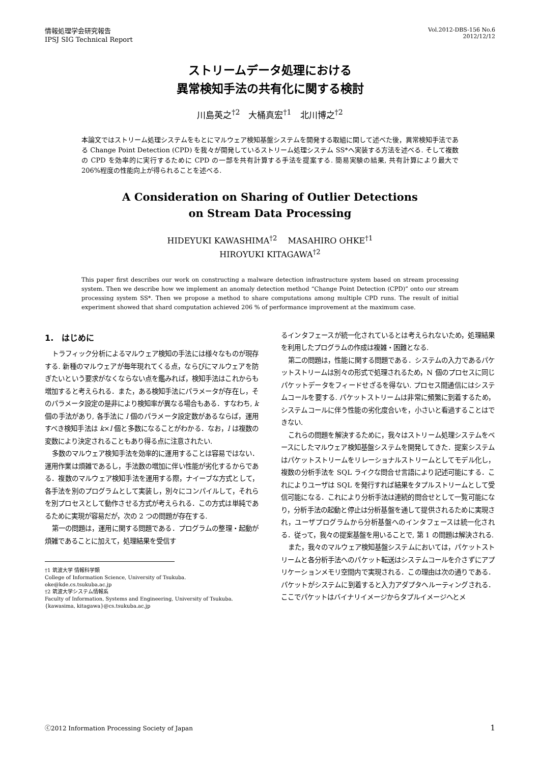情報処理学会研究報告
IPSJ SIG Technical Report
Vol.2012-DBS-156 No.6
2012/12/12
ストリームデータ処理における
異常検知手法の共有化に関する検討
川島英之<sup>†2</sup>　大桶真宏<sup>†1</sup>　北川博之<sup>†2</sup>
本論文ではストリーム処理システムをもとにマルウェア検知基盤システムを開発する取組に関して述べた後，異常検知手法である Change Point Detection (CPD) を我々が開発しているストリーム処理システム SS*へ実装する方法を述べる. そして複数の CPD を効率的に実行するために CPD の一部を共有計算する手法を提案する. 簡易実験の結果, 共有計算により最大で 206%程度の性能向上が得られることを述べる.
A Consideration on Sharing of Outlier Detections
on Stream Data Processing
HIDEYUKI KAWASHIMA<sup>†2</sup>　 MASAHIRO OHKE<sup>†1</sup>
HIROYUKI KITAGAWA<sup>†2</sup>
This paper first describes our work on constructing a malware detection infrastructure system based on stream processing system. Then we describe how we implement an anomaly detection method “Change Point Detection (CPD)” onto our stream processing system SS*. Then we propose a method to share computations among multiple CPD runs. The result of initial experiment showed that shard computation achieved 206 % of performance improvement at the maximum case.
1.　はじめに
トラフィック分析によるマルウェア検知の手法には様々なものが現存する. 新種のマルウェアが毎年現れてくる点，ならびにマルウェアを防ぎたいという要求がなくならない点を鑑みれば，検知手法はこれからも増加すると考えられる．また，ある検知手法にパラメータが存在し，そのパラメータ設定の是非により検知率が異なる場合もある．すなわち, k 個の手法があり, 各手法に l 個のパラメータ設定数があるならば，運用すべき検知手法は k×l 個と多数になることがわかる．なお，l は複数の変数により決定されることもあり得る点に注意されたい.
多数のマルウェア検知手法を効率的に運用することは容易ではない．運用作業は煩雑であるし，手法数の増加に伴い性能が劣化するからである．複数のマルウェア検知手法を運用する際，ナイーブな方式として，各手法を別のプログラムとして実装し，別々にコンパイルして，それらを別プロセスとして動作させる方式が考えられる．この方式は単純であるために実現が容易だが，次の 2 つの問題が存在する.
第一の問題は，運用に関する問題である．プログラムの整理・起動が煩雑であることに加えて，処理結果を受信す
†1 筑波大学 情報科学類
College of Information Science, University of Tsukuba.
oke@kde.cs.tsukuba.ac.jp
†2 筑波大学システム情報系
Faculty of Information, Systems and Engineering, University of Tsukuba.
{kawasima, kitagawa}@cs.tsukuba.ac.jp
るインタフェースが統一化されているとは考えられないため，処理結果を利用したプログラムの作成は複雑・困難となる.
第二の問題は，性能に関する問題である．システムの入力であるパケットストリームは別々の形式で処理されるため，N 個のプロセスに同じパケットデータをフィードせざるを得ない. プロセス間通信にはシステムコールを要する. パケットストリームは非常に頻繁に到着するため，システムコールに伴う性能の劣化度合いを，小さいと看過することはできない.
これらの問題を解決するために，我々はストリーム処理システムをベースにしたマルウェア検知基盤システムを開発してきた．提案システムはパケットストリームをリレーショナルストリームとしてモデル化し，複数の分析手法を SQL ライクな問合せ言語により記述可能にする．これによりユーザは SQL を発行すれば結果をタプルストリームとして受信可能になる．これにより分析手法は連続的問合せとして一覧可能になり，分析手法の起動と停止は分析基盤を通して提供されるために実現され，ユーザプログラムから分析基盤へのインタフェースは統一化される．従って，我々の提案基盤を用いることで, 第 1 の問題は解決される.
また，我々のマルウェア検知基盤システムにおいては，パケットストリームと各分析手法へのパケット転送はシステムコールを介さずにアプリケーションメモリ空間内で実現される．この理由は次の通りである．パケットがシステムに到着すると入力アダプタへルーティングされる．ここでパケットはバイナリイメージからタプルイメージへとメ
ⓒ2012 Information Processing Society of Japan 1